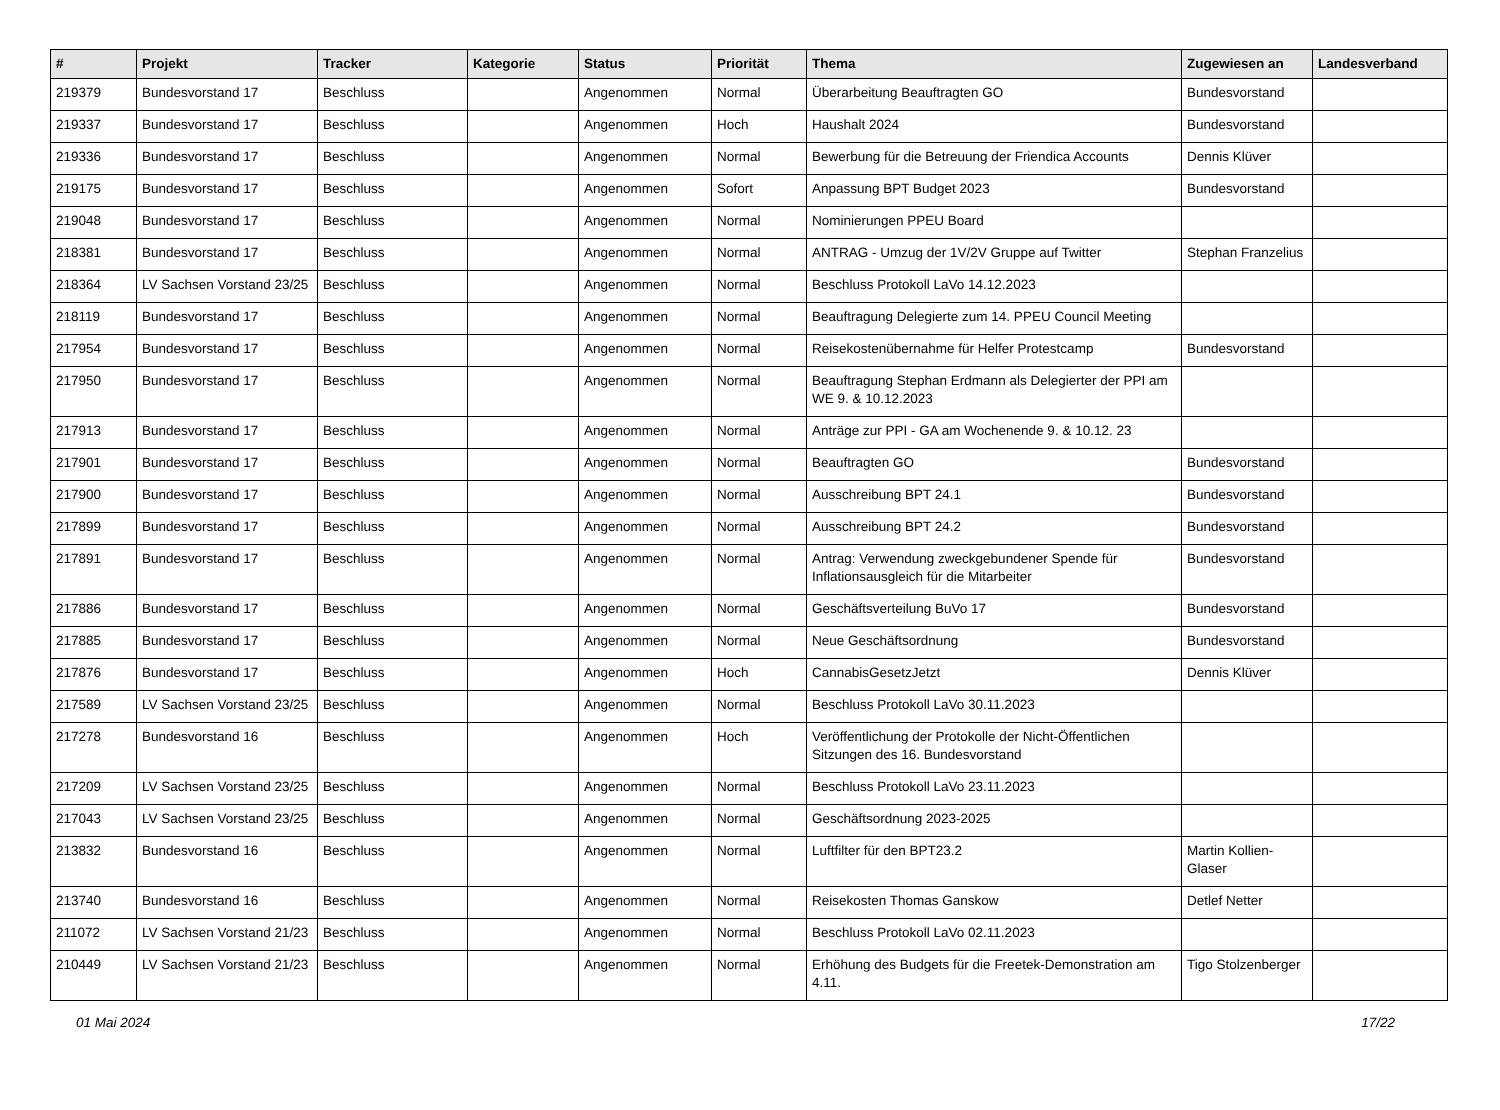| # | Projekt | Tracker | Kategorie | Status | Priorität | Thema | Zugewiesen an | Landesverband |
| --- | --- | --- | --- | --- | --- | --- | --- | --- |
| 219379 | Bundesvorstand 17 | Beschluss | | Angenommen | Normal | Überarbeitung Beauftragten GO | Bundesvorstand | |
| 219337 | Bundesvorstand 17 | Beschluss | | Angenommen | Hoch | Haushalt 2024 | Bundesvorstand | |
| 219336 | Bundesvorstand 17 | Beschluss | | Angenommen | Normal | Bewerbung für die Betreuung der Friendica Accounts | Dennis Klüver | |
| 219175 | Bundesvorstand 17 | Beschluss | | Angenommen | Sofort | Anpassung BPT Budget 2023 | Bundesvorstand | |
| 219048 | Bundesvorstand 17 | Beschluss | | Angenommen | Normal | Nominierungen PPEU Board | | |
| 218381 | Bundesvorstand 17 | Beschluss | | Angenommen | Normal | ANTRAG - Umzug der 1V/2V Gruppe auf Twitter | Stephan Franzelius | |
| 218364 | LV Sachsen Vorstand 23/25 | Beschluss | | Angenommen | Normal | Beschluss Protokoll LaVo 14.12.2023 | | |
| 218119 | Bundesvorstand 17 | Beschluss | | Angenommen | Normal | Beauftragung Delegierte zum 14. PPEU Council Meeting | | |
| 217954 | Bundesvorstand 17 | Beschluss | | Angenommen | Normal | Reisekostenübernahme für Helfer Protestcamp | Bundesvorstand | |
| 217950 | Bundesvorstand 17 | Beschluss | | Angenommen | Normal | Beauftragung Stephan Erdmann als Delegierter der PPI am WE 9. & 10.12.2023 | | |
| 217913 | Bundesvorstand 17 | Beschluss | | Angenommen | Normal | Anträge zur PPI - GA am Wochenende 9. & 10.12. 23 | | |
| 217901 | Bundesvorstand 17 | Beschluss | | Angenommen | Normal | Beauftragten GO | Bundesvorstand | |
| 217900 | Bundesvorstand 17 | Beschluss | | Angenommen | Normal | Ausschreibung BPT 24.1 | Bundesvorstand | |
| 217899 | Bundesvorstand 17 | Beschluss | | Angenommen | Normal | Ausschreibung BPT 24.2 | Bundesvorstand | |
| 217891 | Bundesvorstand 17 | Beschluss | | Angenommen | Normal | Antrag: Verwendung zweckgebundener Spende für Inflationsausgleich für die Mitarbeiter | Bundesvorstand | |
| 217886 | Bundesvorstand 17 | Beschluss | | Angenommen | Normal | Geschäftsverteilung BuVo 17 | Bundesvorstand | |
| 217885 | Bundesvorstand 17 | Beschluss | | Angenommen | Normal | Neue Geschäftsordnung | Bundesvorstand | |
| 217876 | Bundesvorstand 17 | Beschluss | | Angenommen | Hoch | CannabisGesetzJetzt | Dennis Klüver | |
| 217589 | LV Sachsen Vorstand 23/25 | Beschluss | | Angenommen | Normal | Beschluss Protokoll LaVo 30.11.2023 | | |
| 217278 | Bundesvorstand 16 | Beschluss | | Angenommen | Hoch | Veröffentlichung der Protokolle der Nicht-Öffentlichen Sitzungen des 16. Bundesvorstand | | |
| 217209 | LV Sachsen Vorstand 23/25 | Beschluss | | Angenommen | Normal | Beschluss Protokoll LaVo 23.11.2023 | | |
| 217043 | LV Sachsen Vorstand 23/25 | Beschluss | | Angenommen | Normal | Geschäftsordnung 2023-2025 | | |
| 213832 | Bundesvorstand 16 | Beschluss | | Angenommen | Normal | Luftfilter für den BPT23.2 | Martin Kollien-Glaser | |
| 213740 | Bundesvorstand 16 | Beschluss | | Angenommen | Normal | Reisekosten Thomas Ganskow | Detlef Netter | |
| 211072 | LV Sachsen Vorstand 21/23 | Beschluss | | Angenommen | Normal | Beschluss Protokoll LaVo 02.11.2023 | | |
| 210449 | LV Sachsen Vorstand 21/23 | Beschluss | | Angenommen | Normal | Erhöhung des Budgets für die Freetek-Demonstration am 4.11. | Tigo Stolzenberger | |
01 Mai 2024 17/22